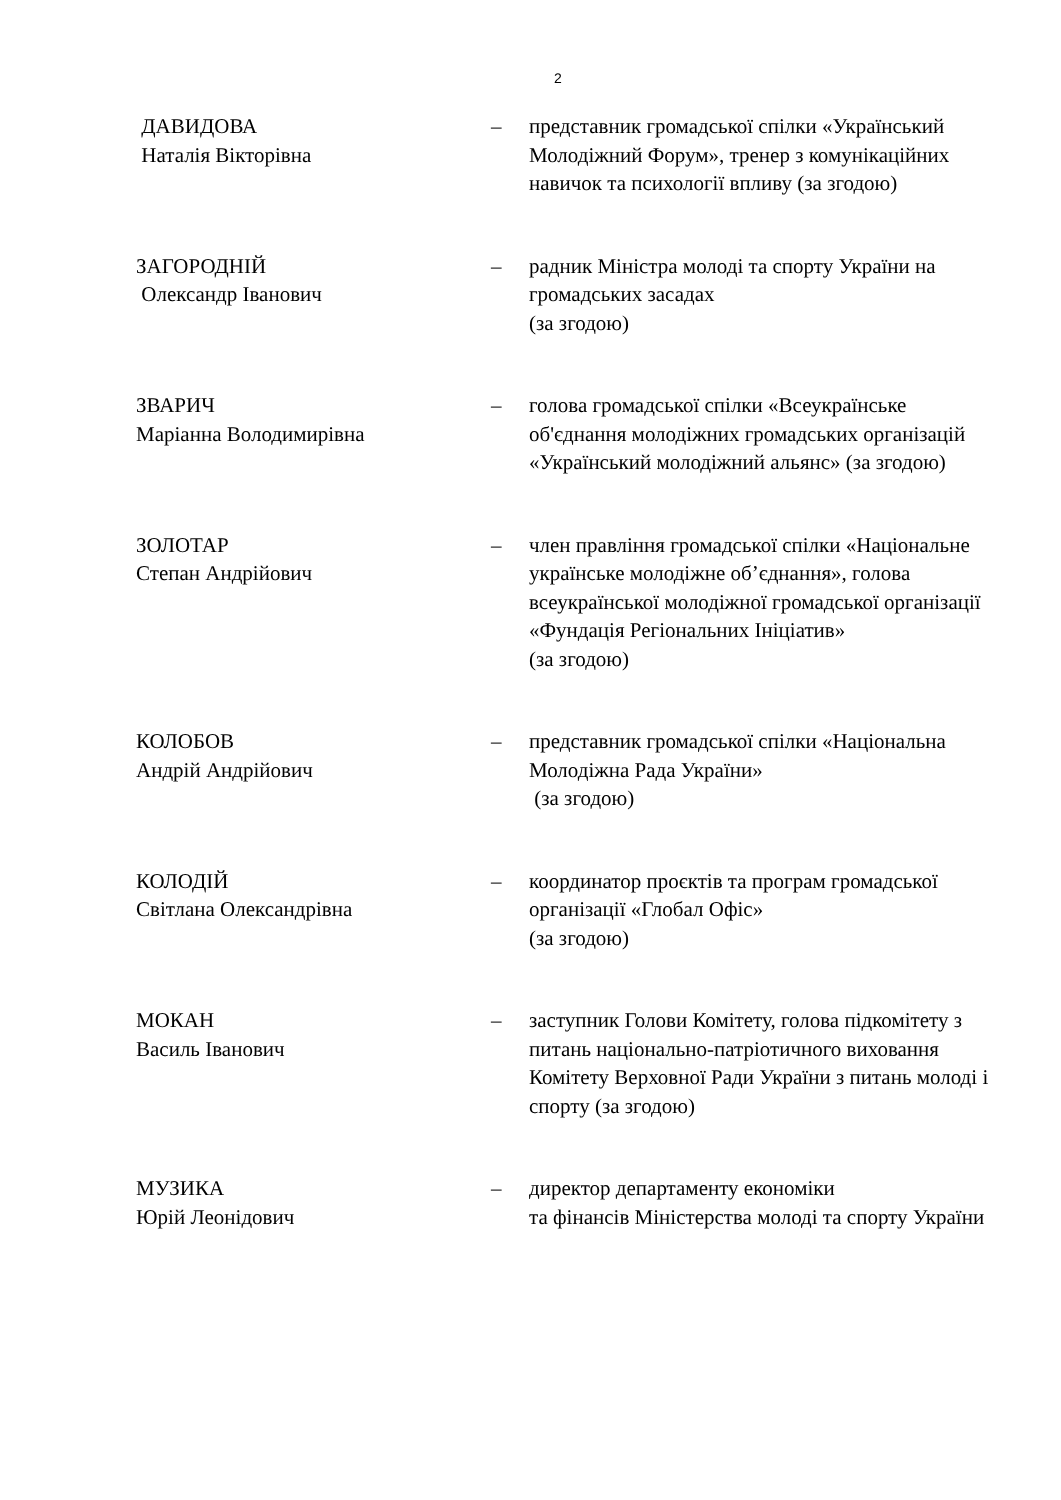2
ДАВИДОВА
Наталія Вікторівна
– представник громадської спілки «Український Молодіжний Форум», тренер з комунікаційних навичок та психології впливу (за згодою)
ЗАГОРОДНІЙ
Олександр Іванович
– радник Міністра молоді та спорту України на громадських засадах
(за згодою)
ЗВАРИЧ
Маріанна Володимирівна
– голова громадської спілки «Всеукраїнське об'єднання молодіжних громадських організацій «Український молодіжний альянс» (за згодою)
ЗОЛОТАР
Степан Андрійович
– член правління громадської спілки «Національне українське молодіжне об’єднання», голова всеукраїнської молодіжної громадської організації «Фундація Регіональних Ініціатив»
(за згодою)
КОЛОБОВ
Андрій Андрійович
– представник громадської спілки «Національна Молодіжна Рада України»
(за згодою)
КОЛОДІЙ
Світлана Олександрівна
– координатор проєктів та програм громадської організації «Глобал Офіс»
(за згодою)
МОКАН
Василь Іванович
– заступник Голови Комітету, голова підкомітету з питань національно-патріотичного виховання Комітету Верховної Ради України з питань молоді і спорту (за згодою)
МУЗИКА
Юрій Леонідович
– директор департаменту економіки
та фінансів Міністерства молоді та спорту України